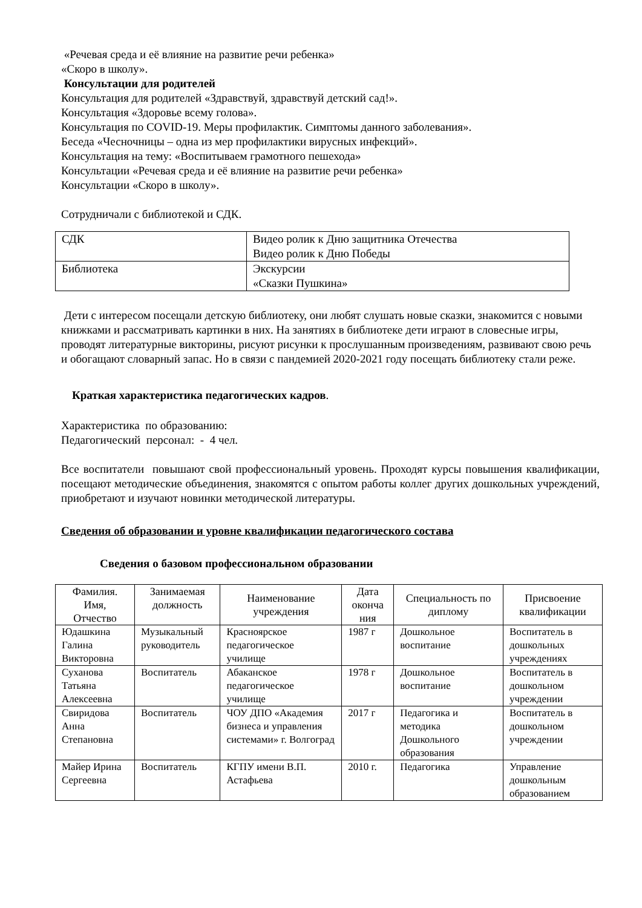«Речевая среда и её влияние на развитие речи ребенка»
«Скоро в школу».
Консультации для родителей
Консультация для родителей «Здравствуй, здравствуй детский сад!».
Консультация «Здоровье всему голова».
Консультация по COVID-19. Меры профилактик. Симптомы данного заболевания».
Беседа «Чесночницы – одна из мер профилактики вирусных инфекций».
Консультация на тему: «Воспитываем грамотного пешехода»
Консультации «Речевая среда и её влияние на развитие речи ребенка»
Консультации «Скоро в школу».
Сотрудничали с библиотекой и СДК.
| СДК | Видео ролик к Дню защитника Отечества Видео ролик к Дню Победы |
| Библиотека | Экскурсии «Сказки Пушкина» |
Дети с интересом посещали детскую библиотеку, они любят слушать новые сказки, знакомится с новыми книжками и рассматривать картинки в них. На занятиях в библиотеке дети играют в словесные игры, проводят литературные викторины, рисуют рисунки к прослушанным произведениям, развивают свою речь и обогащают словарный запас. Но в связи с пандемией 2020-2021 году посещать библиотеку стали реже.
Краткая характеристика педагогических кадров.
Характеристика по образованию:
Педагогический персонал: - 4 чел.
Все воспитатели повышают свой профессиональный уровень. Проходят курсы повышения квалификации, посещают методические объединения, знакомятся с опытом работы коллег других дошкольных учреждений, приобретают и изучают новинки методической литературы.
Сведения об образовании и уровне квалификации педагогического состава
Сведения о базовом профессиональном образовании
| Фамилия. Имя, Отчество | Занимаемая должность | Наименование учреждения | Дата оконча ния | Специальность по диплому | Присвоение квалификации |
| --- | --- | --- | --- | --- | --- |
| Юдашкина Галина Викторовна | Музыкальный руководитель | Красноярское педагогическое училище | 1987 г | Дошкольное воспитание | Воспитатель в дошкольных учреждениях |
| Суханова Татьяна Алексеевна | Воспитатель | Абаканское педагогическое училище | 1978 г | Дошкольное воспитание | Воспитатель в дошкольном учреждении |
| Свиридова Анна Степановна | Воспитатель | ЧОУ ДПО «Академия бизнеса и управления системами» г. Волгоград | 2017 г | Педагогика и методика Дошкольного образования | Воспитатель в дошкольном учреждении |
| Майер Ирина Сергеевна | Воспитатель | КГПУ имени В.П. Астафьева | 2010 г. | Педагогика | Управление дошкольным образованием |